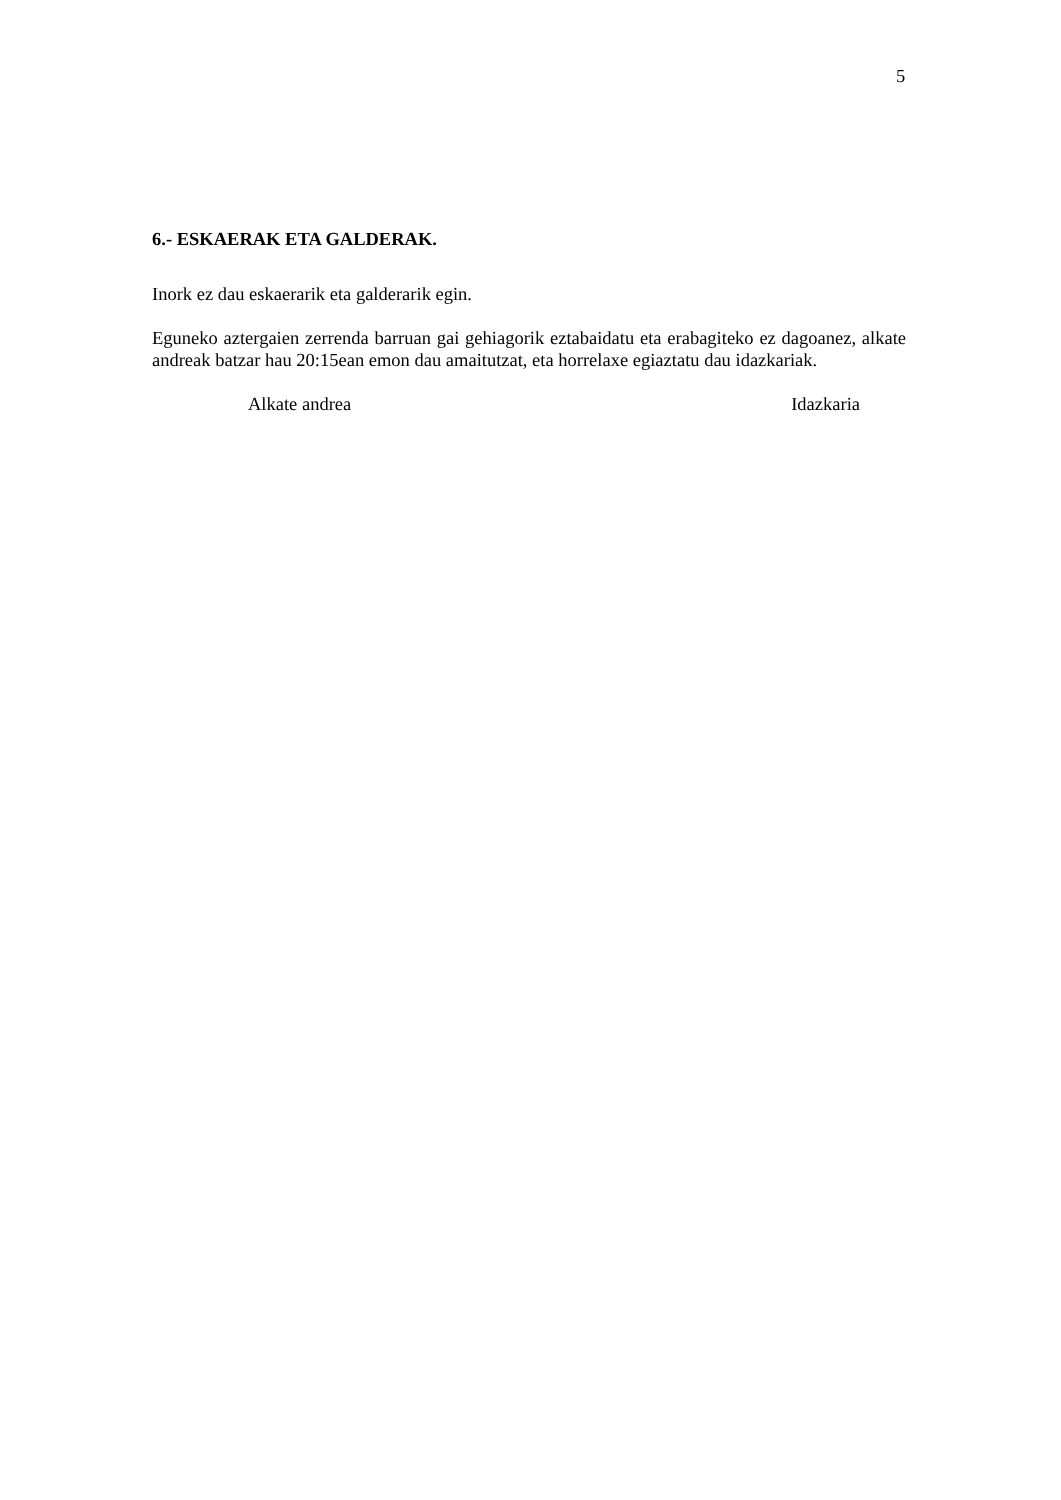5
6.- ESKAERAK ETA GALDERAK.
Inork ez dau eskaerarik eta galderarik egin.
Eguneko aztergaien zerrenda barruan gai gehiagorik eztabaidatu eta erabagiteko ez dagoanez, alkate andreak batzar hau 20:15ean emon dau amaitutzat, eta horrelaxe egiaztatu dau idazkariak.
Alkate andrea Idazkaria